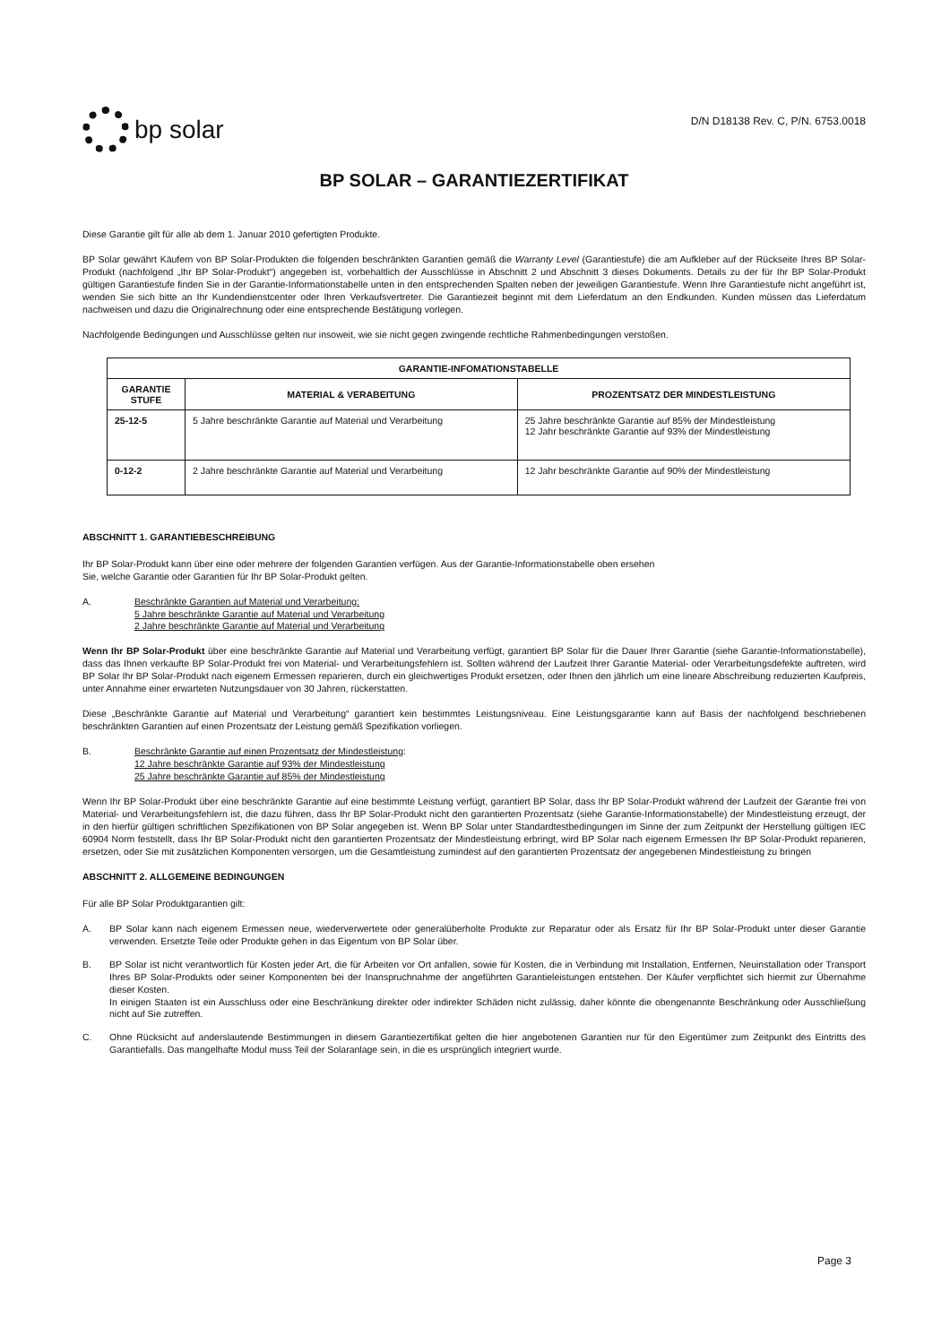bp solar
D/N D18138 Rev. C, P/N. 6753.0018
BP SOLAR – GARANTIEZERTIFIKAT
Diese Garantie gilt für alle ab dem 1. Januar 2010 gefertigten Produkte.
BP Solar gewährt Käufern von BP Solar-Produkten die folgenden beschränkten Garantien gemäß die Warranty Level (Garantiestufe) die am Aufkleber auf der Rückseite Ihres BP Solar-Produkt (nachfolgend „Ihr BP Solar-Produkt“) angegeben ist, vorbehaltlich der Ausschlüsse in Abschnitt 2 und Abschnitt 3 dieses Dokuments. Details zu der für Ihr BP Solar-Produkt gültigen Garantiestufe finden Sie in der Garantie-Informationstabelle unten in den entsprechenden Spalten neben der jeweiligen Garantiestufe. Wenn Ihre Garantiestufe nicht angeführt ist, wenden Sie sich bitte an Ihr Kundendienstcenter oder Ihren Verkaufsvertreter. Die Garantiezeit beginnt mit dem Lieferdatum an den Endkunden. Kunden müssen das Lieferdatum nachweisen und dazu die Originalrechnung oder eine entsprechende Bestätigung vorlegen.
Nachfolgende Bedingungen und Ausschlüsse gelten nur insoweit, wie sie nicht gegen zwingende rechtliche Rahmenbedingungen verstoßen.
| GARANTIE-INFOMATIONSTABELLE | | |
| --- | --- | --- |
| GARANTIE STUFE | MATERIAL & VERABEITUNG | PROZENTSATZ DER MINDESTLEISTUNG |
| 25-12-5 | 5 Jahre beschränkte Garantie auf Material und Verarbeitung | 25 Jahre beschränkte Garantie auf 85% der Mindestleistung 12 Jahr beschränkte Garantie auf 93% der Mindestleistung |
| 0-12-2 | 2 Jahre beschränkte Garantie auf Material und Verarbeitung | 12 Jahr beschränkte Garantie auf 90% der Mindestleistung |
ABSCHNITT 1. GARANTIEBESCHREIBUNG
Ihr BP Solar-Produkt kann über eine oder mehrere der folgenden Garantien verfügen. Aus der Garantie-Informationstabelle oben ersehen
Sie, welche Garantie oder Garantien für Ihr BP Solar-Produkt gelten.
A. Beschränkte Garantien auf Material und Verarbeitung:
5 Jahre beschränkte Garantie auf Material und Verarbeitung
2 Jahre beschränkte Garantie auf Material und Verarbeitung
Wenn Ihr BP Solar-Produkt über eine beschränkte Garantie auf Material und Verarbeitung verfügt, garantiert BP Solar für die Dauer Ihrer Garantie (siehe Garantie-Informationstabelle), dass das Ihnen verkaufte BP Solar-Produkt frei von Material- und Verarbeitungsfehlern ist. Sollten während der Laufzeit Ihrer Garantie Material- oder Verarbeitungsdefekte auftreten, wird BP Solar Ihr BP Solar-Produkt nach eigenem Ermessen reparieren, durch ein gleichwertiges Produkt ersetzen, oder Ihnen den jährlich um eine lineare Abschreibung reduzierten Kaufpreis, unter Annahme einer erwarteten Nutzungsdauer von 30 Jahren, rückerstatten.
Diese „Beschränkte Garantie auf Material und Verarbeitung“ garantiert kein bestimmtes Leistungsniveau. Eine Leistungsgarantie kann auf Basis der nachfolgend beschriebenen beschränkten Garantien auf einen Prozentsatz der Leistung gemäß Spezifikation vorliegen.
B. Beschränkte Garantie auf einen Prozentsatz der Mindestleistung:
12 Jahre beschränkte Garantie auf 93% der Mindestleistung
25 Jahre beschränkte Garantie auf 85% der Mindestleistung
Wenn Ihr BP Solar-Produkt über eine beschränkte Garantie auf eine bestimmte Leistung verfügt, garantiert BP Solar, dass Ihr BP Solar-Produkt während der Laufzeit der Garantie frei von Material- und Verarbeitungsfehlern ist, die dazu führen, dass Ihr BP Solar-Produkt nicht den garantierten Prozentsatz (siehe Garantie-Informationstabelle) der Mindestleistung erzeugt, der in den hierfür gültigen schriftlichen Spezifikationen von BP Solar angegeben ist. Wenn BP Solar unter Standardtestbedingungen im Sinne der zum Zeitpunkt der Herstellung gültigen IEC 60904 Norm feststellt, dass Ihr BP Solar-Produkt nicht den garantierten Prozentsatz der Mindestleistung erbringt, wird BP Solar nach eigenem Ermessen Ihr BP Solar-Produkt reparieren, ersetzen, oder Sie mit zusätzlichen Komponenten versorgen, um die Gesamtleistung zumindest auf den garantierten Prozentsatz der angegebenen Mindestleistung zu bringen
ABSCHNITT 2. ALLGEMEINE BEDINGUNGEN
Für alle BP Solar Produktgarantien gilt:
A. BP Solar kann nach eigenem Ermessen neue, wiederverwertete oder generalüberholte Produkte zur Reparatur oder als Ersatz für Ihr BP Solar-Produkt unter dieser Garantie verwenden. Ersetzte Teile oder Produkte gehen in das Eigentum von BP Solar über.
B. BP Solar ist nicht verantwortlich für Kosten jeder Art, die für Arbeiten vor Ort anfallen, sowie für Kosten, die in Verbindung mit Installation, Entfernen, Neuinstallation oder Transport Ihres BP Solar-Produkts oder seiner Komponenten bei der Inanspruchnahme der angeführten Garantieleistungen entstehen. Der Käufer verpflichtet sich hiermit zur Übernahme dieser Kosten.
In einigen Staaten ist ein Ausschluss oder eine Beschränkung direkter oder indirekter Schäden nicht zulässig, daher könnte die obengenannte Beschränkung oder Ausschließung nicht auf Sie zutreffen.
C. Ohne Rücksicht auf anderslautende Bestimmungen in diesem Garantiezertifikat gelten die hier angebotenen Garantien nur für den Eigentümer zum Zeitpunkt des Eintritts des Garantiefalls. Das mangelhafte Modul muss Teil der Solaranlage sein, in die es ursprünglich integriert wurde.
Page 3